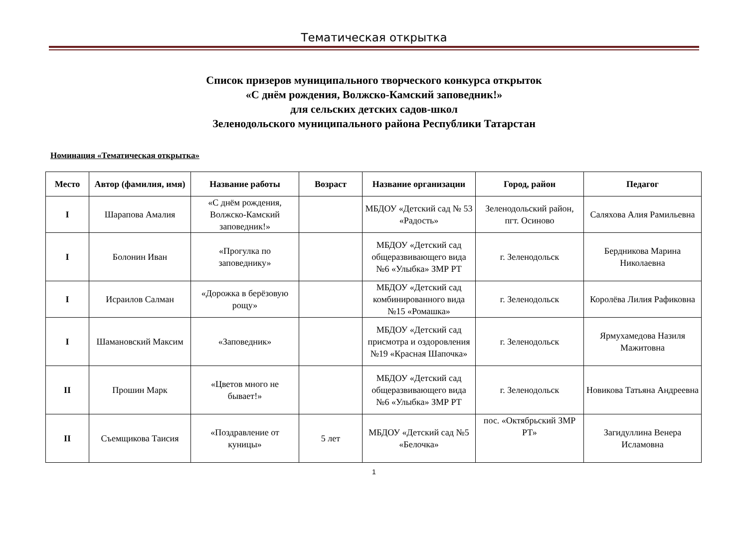Тематическая открытка
Список призеров муниципального творческого конкурса открыток
«С днём рождения, Волжско-Камский заповедник!»
для сельских детских садов-школ
Зеленодольского муниципального района Республики Татарстан
Номинация «Тематическая открытка»
| Место | Автор (фамилия, имя) | Название работы | Возраст | Название организации | Город, район | Педагог |
| --- | --- | --- | --- | --- | --- | --- |
| I | Шарапова Амалия | «С днём рождения, Волжско-Камский заповедник!» | | МБДОУ «Детский сад № 53 «Радость» | Зеленодольский район, пгт. Осиново | Саляхова Алия Рамильевна |
| I | Болонин Иван | «Прогулка по заповеднику» | | МБДОУ «Детский сад общеразвивающего вида №6 «Улыбка» ЗМР РТ | г. Зеленодольск | Бердникова Марина Николаевна |
| I | Исраилов Салман | «Дорожка в берёзовую рощу» | | МБДОУ «Детский сад комбинированного вида №15 «Ромашка» | г. Зеленодольск | Королёва Лилия Рафиковна |
| I | Шамановский Максим | «Заповедник» | | МБДОУ «Детский сад присмотра и оздоровления №19 «Красная Шапочка» | г. Зеленодольск | Ярмухамедова Назиля Мажитовна |
| II | Прошин Марк | «Цветов много не бывает!» | | МБДОУ «Детский сад общеразвивающего вида №6 «Улыбка» ЗМР РТ | г. Зеленодольск | Новикова Татьяна Андреевна |
| II | Съемщикова Таисия | «Поздравление от куницы» | 5 лет | МБДОУ «Детский сад №5 «Белочка» | пос. «Октябрьский ЗМР РТ» | Загидуллина Венера Исламовна |
1